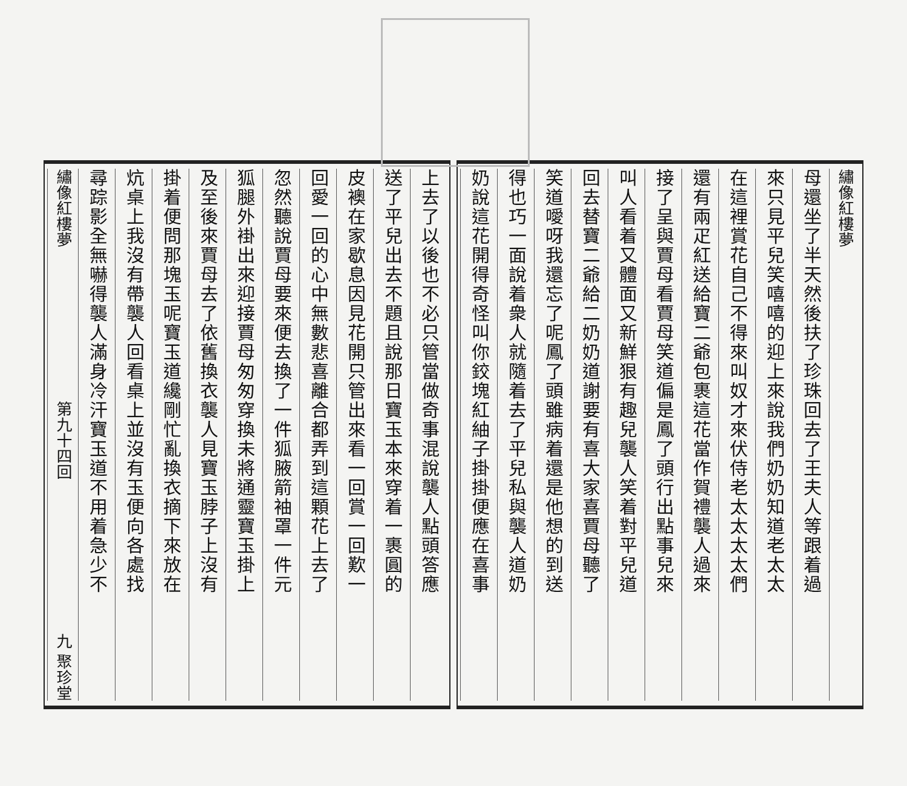繡像紅樓夢
母還坐了半天然後扶了珍珠回去了王夫人等跟着過
來只見平兒笑嘻嘻的迎上來說我們奶奶知道老太太
在這裡賞花自己不得來叫奴才來伏侍老太太太太們
還有兩疋紅送給寶二爺包裹這花當作賀禮襲人過來
接了呈與賈母看賈母笑道偏是鳳了頭行出點事兒來
叫人看着又體面又新鮮狠有趣兒襲人笑着對平兒道
回去替寶二爺給二奶奶道謝要有喜大家喜賈母聽了
笑道噯呀我還忘了呢鳳了頭雖病着還是他想的到送
得也巧一面說着衆人就隨着去了平兒私與襲人道奶
奶說這花開得奇怪叫你鉸塊紅紬子掛掛便應在喜事
上去了以後也不必只管當做奇事混說襲人點頭答應
送了平兒出去不題且說那日寶玉本來穿着一裹圓的
皮襖在家歇息因見花開只管出來看一回賞一回歎一
回愛一回的心中無數悲喜離合都弄到這顆花上去了
忽然聽說賈母要來便去換了一件狐腋箭袖罩一件元
狐腿外褂出來迎接賈母匆匆穿換未將通靈寶玉掛上
及至後來賈母去了依舊換衣襲人見寶玉脖子上沒有
掛着便問那塊玉呢寶玉道纔剛忙亂換衣摘下來放在
炕桌上我沒有帶襲人回看桌上並沒有玉便向各處找
尋踪影全無嚇得襲人滿身冷汗寶玉道不用着急少不
繡像紅樓夢 第九十四回 九 聚珍堂